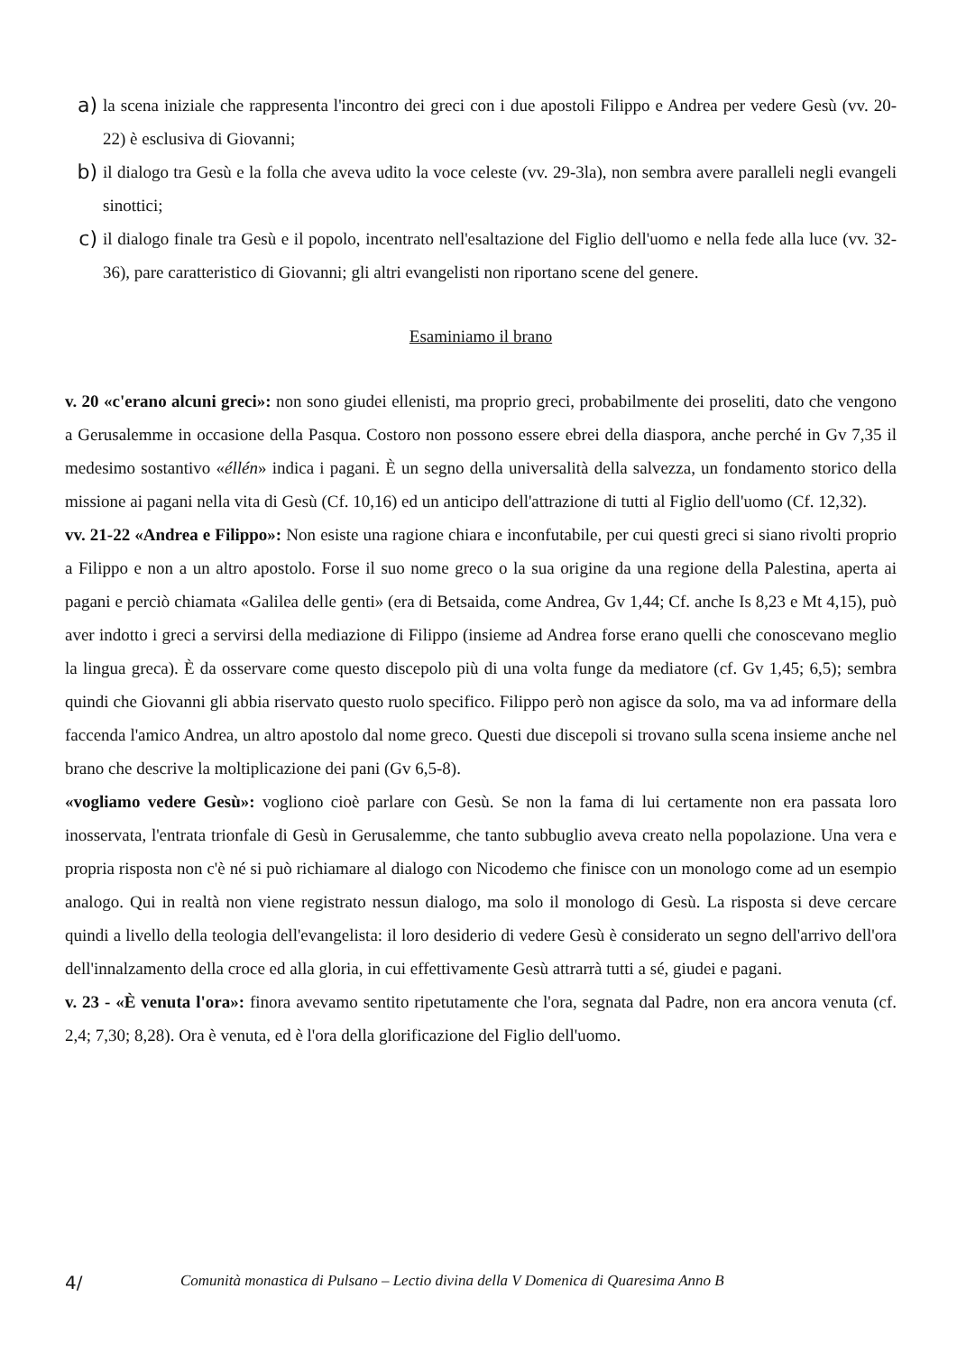a) la scena iniziale che rappresenta l'incontro dei greci con i due apostoli Filippo e Andrea per vedere Gesù (vv. 20-22) è esclusiva di Giovanni;
b) il dialogo tra Gesù e la folla che aveva udito la voce celeste (vv. 29-3la), non sembra avere paralleli negli evangeli sinottici;
c) il dialogo finale tra Gesù e il popolo, incentrato nell'esaltazione del Figlio dell'uomo e nella fede alla luce (vv. 32-36), pare caratteristico di Giovanni; gli altri evangelisti non riportano scene del genere.
Esaminiamo il brano
v. 20 «c'erano alcuni greci»: non sono giudei ellenisti, ma proprio greci, probabilmente dei proseliti, dato che vengono a Gerusalemme in occasione della Pasqua. Costoro non possono essere ebrei della diaspora, anche perché in Gv 7,35 il medesimo sostantivo «éllén» indica i pagani. È un segno della universalità della salvezza, un fondamento storico della missione ai pagani nella vita di Gesù (Cf. 10,16) ed un anticipo dell'attrazione di tutti al Figlio dell'uomo (Cf. 12,32).
vv. 21-22 «Andrea e Filippo»: Non esiste una ragione chiara e inconfutabile, per cui questi greci si siano rivolti proprio a Filippo e non a un altro apostolo. Forse il suo nome greco o la sua origine da una regione della Palestina, aperta ai pagani e perciò chiamata «Galilea delle genti» (era di Betsaida, come Andrea, Gv 1,44; Cf. anche Is 8,23 e Mt 4,15), può aver indotto i greci a servirsi della mediazione di Filippo (insieme ad Andrea forse erano quelli che conoscevano meglio la lingua greca). È da osservare come questo discepolo più di una volta funge da mediatore (cf. Gv 1,45; 6,5); sembra quindi che Giovanni gli abbia riservato questo ruolo specifico. Filippo però non agisce da solo, ma va ad informare della faccenda l'amico Andrea, un altro apostolo dal nome greco. Questi due discepoli si trovano sulla scena insieme anche nel brano che descrive la moltiplicazione dei pani (Gv 6,5-8).
«vogliamo vedere Gesù»: vogliono cioè parlare con Gesù. Se non la fama di lui certamente non era passata loro inosservata, l'entrata trionfale di Gesù in Gerusalemme, che tanto subbuglio aveva creato nella popolazione. Una vera e propria risposta non c'è né si può richiamare al dialogo con Nicodemo che finisce con un monologo come ad un esempio analogo. Qui in realtà non viene registrato nessun dialogo, ma solo il monologo di Gesù. La risposta si deve cercare quindi a livello della teologia dell'evangelista: il loro desiderio di vedere Gesù è considerato un segno dell'arrivo dell'ora dell'innalzamento della croce ed alla gloria, in cui effettivamente Gesù attrarrà tutti a sé, giudei e pagani.
v. 23 - «È venuta l'ora»: finora avevamo sentito ripetutamente che l'ora, segnata dal Padre, non era ancora venuta (cf. 2,4; 7,30; 8,28). Ora è venuta, ed è l'ora della glorificazione del Figlio dell'uomo.
4/ Comunità monastica di Pulsano – Lectio divina della V Domenica di Quaresima Anno B